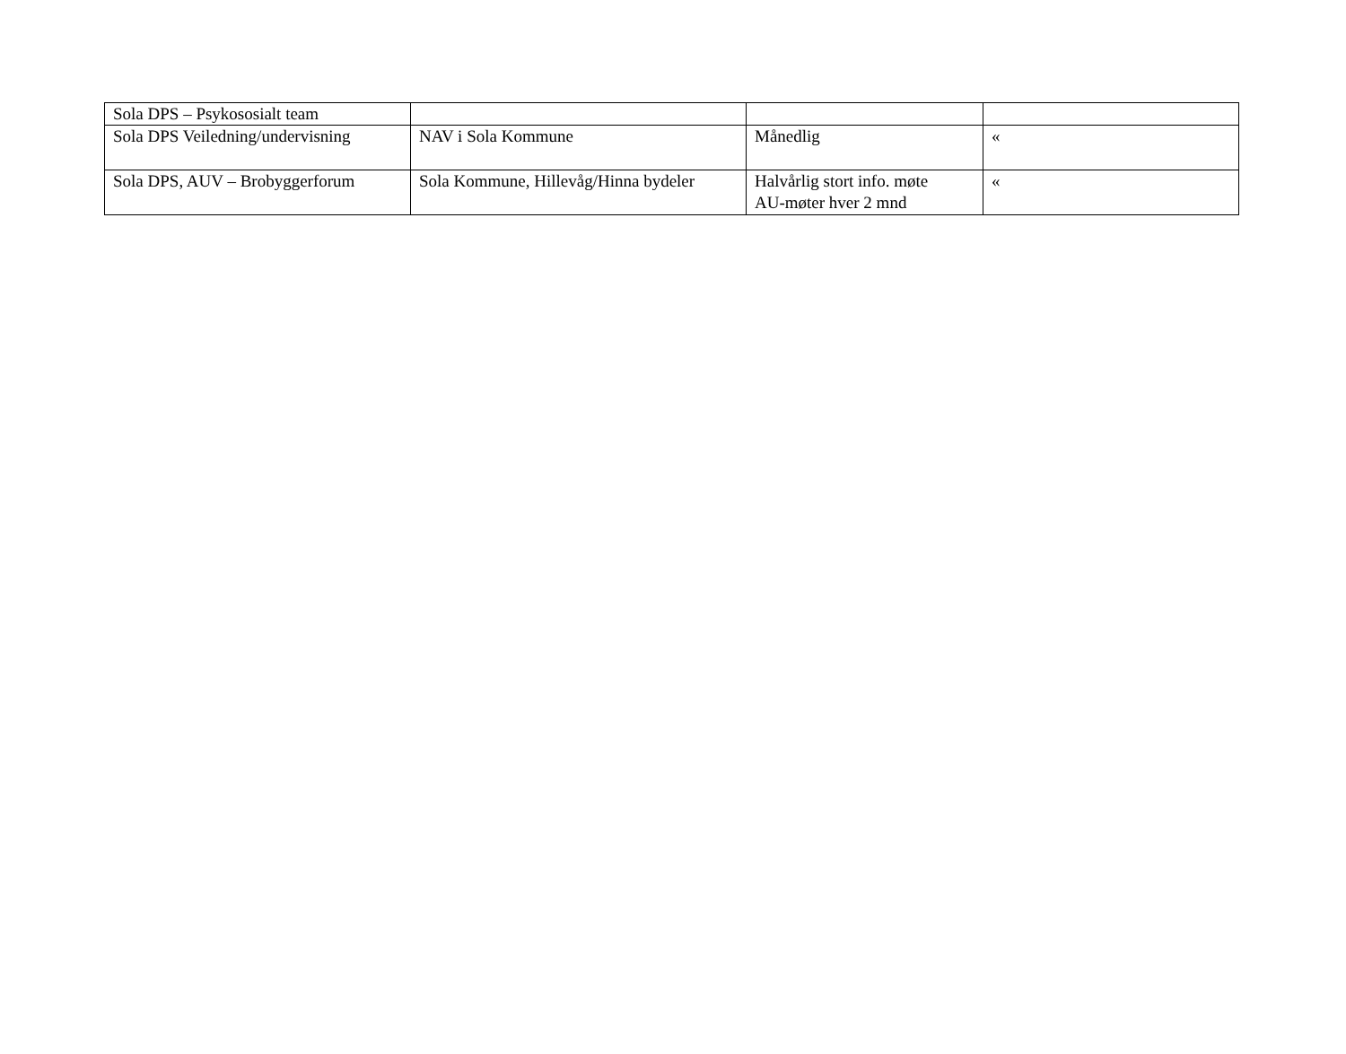| Sola DPS – Psykososialt team | | | |
| Sola DPS Veiledning/undervisning | NAV i Sola Kommune | Månedlig | « |
| Sola DPS, AUV – Brobyggerforum | Sola Kommune, Hillevåg/Hinna bydeler | Halvårlig stort info. møte AU-møter hver 2 mnd | « |